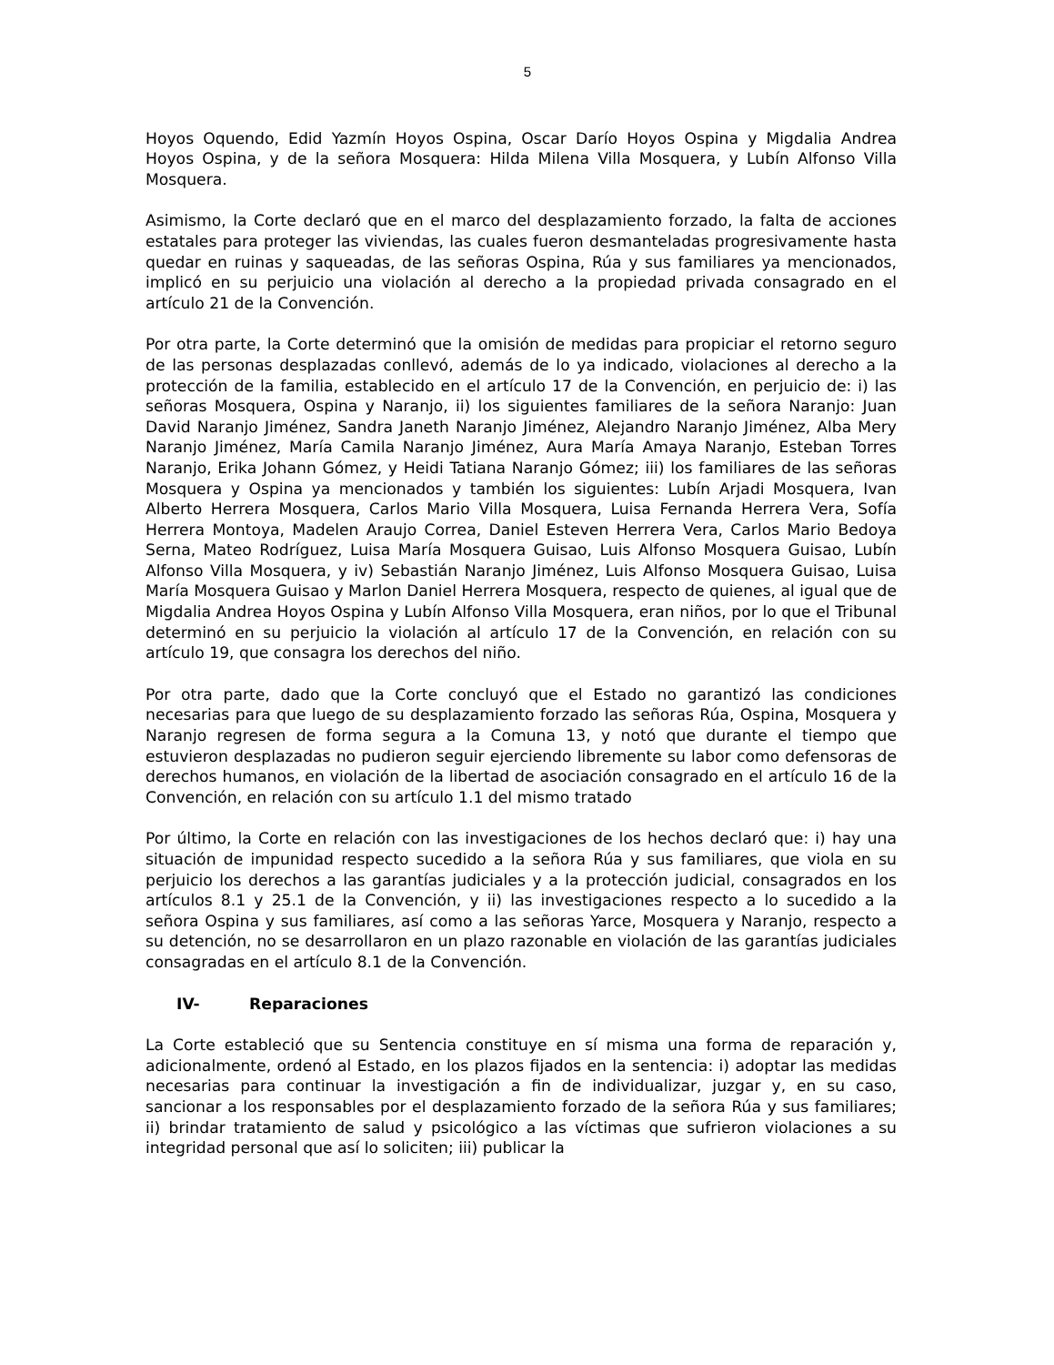5
Hoyos Oquendo, Edid Yazmín Hoyos Ospina, Oscar Darío Hoyos Ospina y Migdalia Andrea Hoyos Ospina, y de la señora Mosquera: Hilda Milena Villa Mosquera, y Lubín Alfonso Villa Mosquera.
Asimismo, la Corte declaró que en el marco del desplazamiento forzado, la falta de acciones estatales para proteger las viviendas, las cuales fueron desmanteladas progresivamente hasta quedar en ruinas y saqueadas, de las señoras Ospina, Rúa y sus familiares ya mencionados, implicó en su perjuicio una violación al derecho a la propiedad privada consagrado en el artículo 21 de la Convención.
Por otra parte, la Corte determinó que la omisión de medidas para propiciar el retorno seguro de las personas desplazadas conllevó, además de lo ya indicado, violaciones al derecho a la protección de la familia, establecido en el artículo 17 de la Convención, en perjuicio de: i) las señoras Mosquera, Ospina y Naranjo, ii) los siguientes familiares de la señora Naranjo: Juan David Naranjo Jiménez, Sandra Janeth Naranjo Jiménez, Alejandro Naranjo Jiménez, Alba Mery Naranjo Jiménez, María Camila Naranjo Jiménez, Aura María Amaya Naranjo, Esteban Torres Naranjo, Erika Johann Gómez, y Heidi Tatiana Naranjo Gómez; iii) los familiares de las señoras Mosquera y Ospina ya mencionados y también los siguientes: Lubín Arjadi Mosquera, Ivan Alberto Herrera Mosquera, Carlos Mario Villa Mosquera, Luisa Fernanda Herrera Vera, Sofía Herrera Montoya, Madelen Araujo Correa, Daniel Esteven Herrera Vera, Carlos Mario Bedoya Serna, Mateo Rodríguez, Luisa María Mosquera Guisao, Luis Alfonso Mosquera Guisao, Lubín Alfonso Villa Mosquera, y iv) Sebastián Naranjo Jiménez, Luis Alfonso Mosquera Guisao, Luisa María Mosquera Guisao y Marlon Daniel Herrera Mosquera, respecto de quienes, al igual que de Migdalia Andrea Hoyos Ospina y Lubín Alfonso Villa Mosquera, eran niños, por lo que el Tribunal determinó en su perjuicio la violación al artículo 17 de la Convención, en relación con su artículo 19, que consagra los derechos del niño.
Por otra parte, dado que la Corte concluyó que el Estado no garantizó las condiciones necesarias para que luego de su desplazamiento forzado las señoras Rúa, Ospina, Mosquera y Naranjo regresen de forma segura a la Comuna 13, y notó que durante el tiempo que estuvieron desplazadas no pudieron seguir ejerciendo libremente su labor como defensoras de derechos humanos, en violación de la libertad de asociación consagrado en el artículo 16 de la Convención, en relación con su artículo 1.1 del mismo tratado
Por último, la Corte en relación con las investigaciones de los hechos declaró que: i) hay una situación de impunidad respecto sucedido a la señora Rúa y sus familiares, que viola en su perjuicio los derechos a las garantías judiciales y a la protección judicial, consagrados en los artículos 8.1 y 25.1 de la Convención, y ii) las investigaciones respecto a lo sucedido a la señora Ospina y sus familiares, así como a las señoras Yarce, Mosquera y Naranjo, respecto a su detención, no se desarrollaron en un plazo razonable en violación de las garantías judiciales consagradas en el artículo 8.1 de la Convención.
IV- Reparaciones
La Corte estableció que su Sentencia constituye en sí misma una forma de reparación y, adicionalmente, ordenó al Estado, en los plazos fijados en la sentencia: i) adoptar las medidas necesarias para continuar la investigación a fin de individualizar, juzgar y, en su caso, sancionar a los responsables por el desplazamiento forzado de la señora Rúa y sus familiares; ii) brindar tratamiento de salud y psicológico a las víctimas que sufrieron violaciones a su integridad personal que así lo soliciten; iii) publicar la